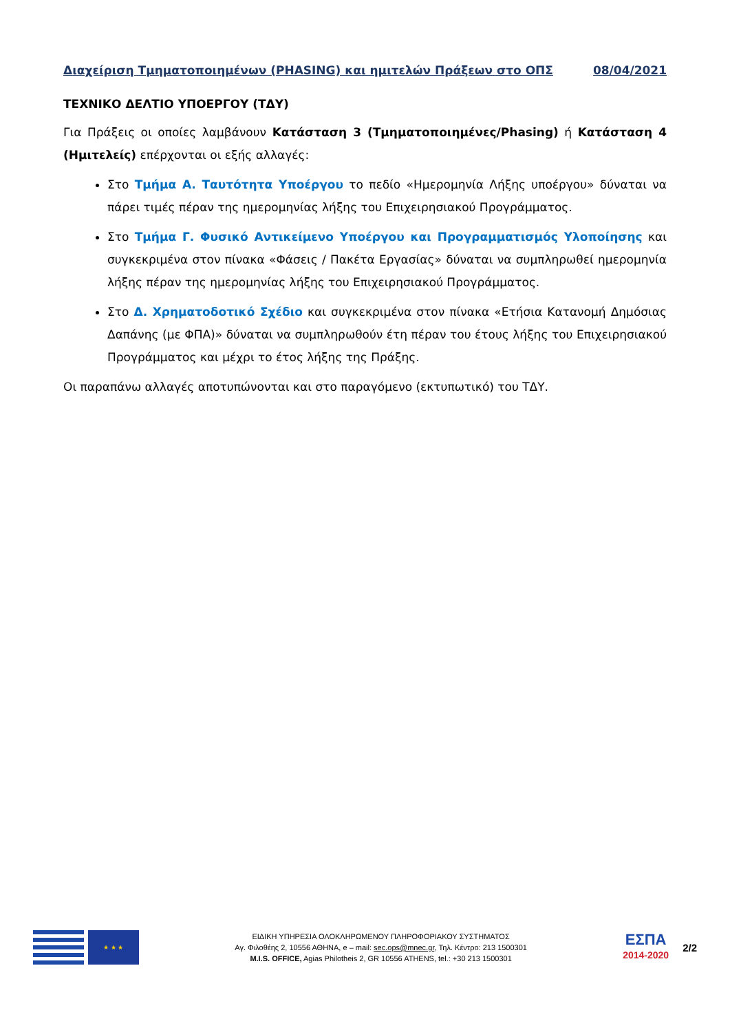Διαχείριση Τμηματοποιημένων (PHASING) και ημιτελών Πράξεων στο ΟΠΣ 08/04/2021
ΤΕΧΝΙΚΟ ΔΕΛΤΙΟ ΥΠΟΕΡΓΟΥ (ΤΔΥ)
Για Πράξεις οι οποίες λαμβάνουν Κατάσταση 3 (Τμηματοποιημένες/Phasing) ή Κατάσταση 4 (Ημιτελείς) επέρχονται οι εξής αλλαγές:
Στο Τμήμα Α. Ταυτότητα Υποέργου το πεδίο «Ημερομηνία Λήξης υποέργου» δύναται να πάρει τιμές πέραν της ημερομηνίας λήξης του Επιχειρησιακού Προγράμματος.
Στο Τμήμα Γ. Φυσικό Αντικείμενο Υποέργου και Προγραμματισμός Υλοποίησης και συγκεκριμένα στον πίνακα «Φάσεις / Πακέτα Εργασίας» δύναται να συμπληρωθεί ημερομηνία λήξης πέραν της ημερομηνίας λήξης του Επιχειρησιακού Προγράμματος.
Στο Δ. Χρηματοδοτικό Σχέδιο και συγκεκριμένα στον πίνακα «Ετήσια Κατανομή Δημόσιας Δαπάνης (με ΦΠΑ)» δύναται να συμπληρωθούν έτη πέραν του έτους λήξης του Επιχειρησιακού Προγράμματος και μέχρι το έτος λήξης της Πράξης.
Οι παραπάνω αλλαγές αποτυπώνονται και στο παραγόμενο (εκτυπωτικό) του ΤΔΥ.
★ ★ ★
ΕΙΔΙΚΗ ΥΠΗΡΕΣΙΑ ΟΛΟΚΛΗΡΩΜΕΝΟΥ ΠΛΗΡΟΦΟΡΙΑΚΟΥ ΣΥΣΤΗΜΑΤΟΣ
Αγ. Φιλοθέης 2, 10556 ΑΘΗΝΑ, e – mail: sec.ops@mnec.gr, Τηλ. Κέντρο: 213 1500301
M.I.S. OFFICE, Agias Philotheis 2, GR 10556 ATHENS, tel.: +30 213 1500301
ΕΣΠΑ
2014-2020
2/2